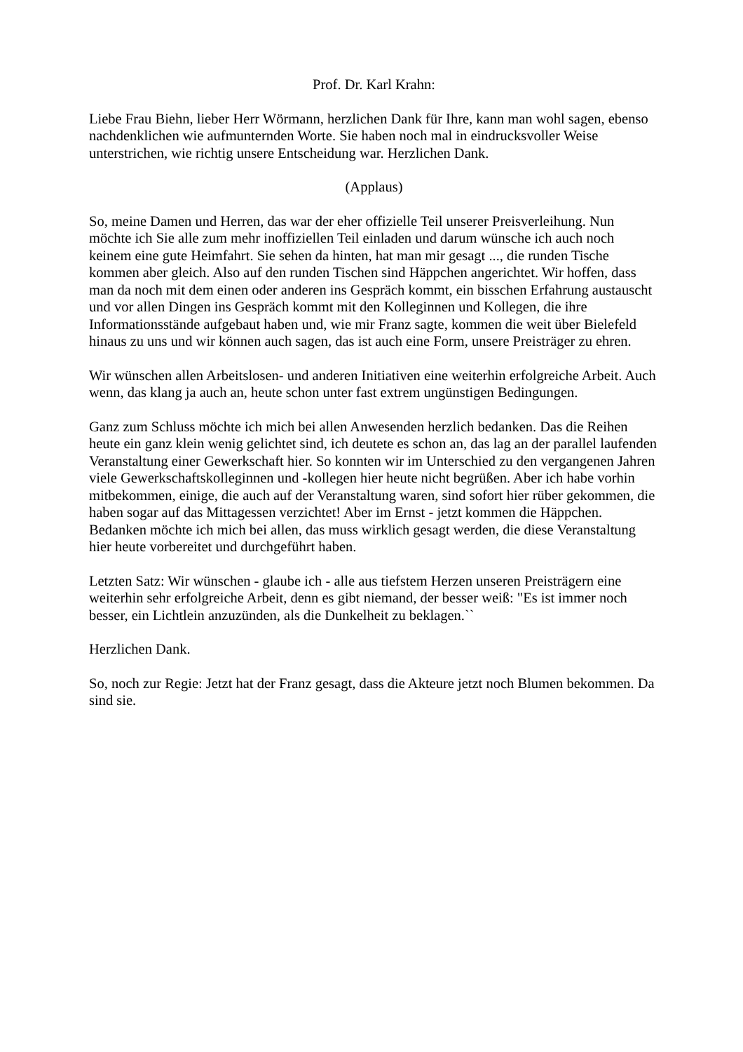Prof. Dr. Karl Krahn:
Liebe Frau Biehn, lieber Herr Wörmann, herzlichen Dank für Ihre, kann man wohl sagen, ebenso nachdenklichen wie aufmunternden Worte. Sie haben noch mal in eindrucksvoller Weise unterstrichen, wie richtig unsere Entscheidung war. Herzlichen Dank.
(Applaus)
So, meine Damen und Herren, das war der eher offizielle Teil unserer Preisverleihung. Nun möchte ich Sie alle zum mehr inoffiziellen Teil einladen und darum wünsche ich auch noch keinem eine gute Heimfahrt. Sie sehen da hinten, hat man mir gesagt ..., die runden Tische kommen aber gleich. Also auf den runden Tischen sind Häppchen angerichtet. Wir hoffen, dass man da noch mit dem einen oder anderen ins Gespräch kommt, ein bisschen Erfahrung austauscht und vor allen Dingen ins Gespräch kommt mit den Kolleginnen und Kollegen, die ihre Informationsstände aufgebaut haben und, wie mir Franz sagte, kommen die weit über Bielefeld hinaus zu uns und wir können auch sagen, das ist auch eine Form, unsere Preisträger zu ehren.
Wir wünschen allen Arbeitslosen- und anderen Initiativen eine weiterhin erfolgreiche Arbeit. Auch wenn, das klang ja auch an, heute schon unter fast extrem ungünstigen Bedingungen.
Ganz zum Schluss möchte ich mich bei allen Anwesenden herzlich bedanken. Das die Reihen heute ein ganz klein wenig gelichtet sind, ich deutete es schon an, das lag an der parallel laufenden Veranstaltung einer Gewerkschaft hier. So konnten wir im Unterschied zu den vergangenen Jahren viele Gewerkschaftskolleginnen und -kollegen hier heute nicht begrüßen. Aber ich habe vorhin mitbekommen, einige, die auch auf der Veranstaltung waren, sind sofort hier rüber gekommen, die haben sogar auf das Mittagessen verzichtet! Aber im Ernst - jetzt kommen die Häppchen. Bedanken möchte ich mich bei allen, das muss wirklich gesagt werden, die diese Veranstaltung hier heute vorbereitet und durchgeführt haben.
Letzten Satz: Wir wünschen - glaube ich - alle aus tiefstem Herzen unseren Preisträgern eine weiterhin sehr erfolgreiche Arbeit, denn es gibt niemand, der besser weiß: "Es ist immer noch besser, ein Lichtlein anzuzünden, als die Dunkelheit zu beklagen.``
Herzlichen Dank.
So, noch zur Regie: Jetzt hat der Franz gesagt, dass die Akteure jetzt noch Blumen bekommen. Da sind sie.